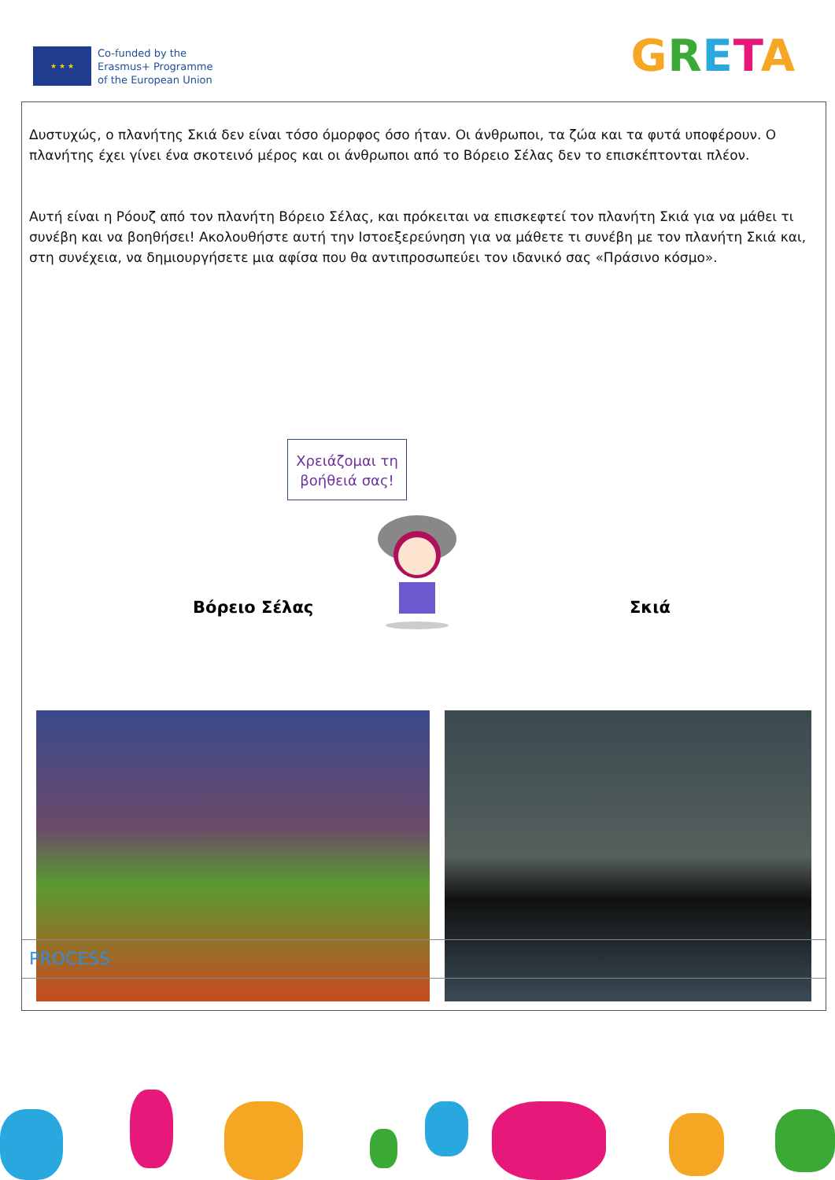★ ★ ★
Co-funded by the
Erasmus+ Programme
of the European Union
GRETA
Δυστυχώς, ο πλανήτης Σκιά δεν είναι τόσο όμορφος όσο ήταν. Οι άνθρωποι, τα ζώα και τα φυτά υποφέρουν. Ο πλανήτης έχει γίνει ένα σκοτεινό μέρος και οι άνθρωποι από το Βόρειο Σέλας δεν το επισκέπτονται πλέον.
Αυτή είναι η Ρόουζ από τον πλανήτη Βόρειο Σέλας, και πρόκειται να επισκεφτεί τον πλανήτη Σκιά για να μάθει τι συνέβη και να βοηθήσει! Ακολουθήστε αυτή την Ιστοεξερεύνηση για να μάθετε τι συνέβη με τον πλανήτη Σκιά και, στη συνέχεια, να δημιουργήσετε μια αφίσα που θα αντιπροσωπεύει τον ιδανικό σας «Πράσινο κόσμο».
Χρειάζομαι τη βοήθειά σας!
Βόρειο Σέλας Σκιά
PROCESS